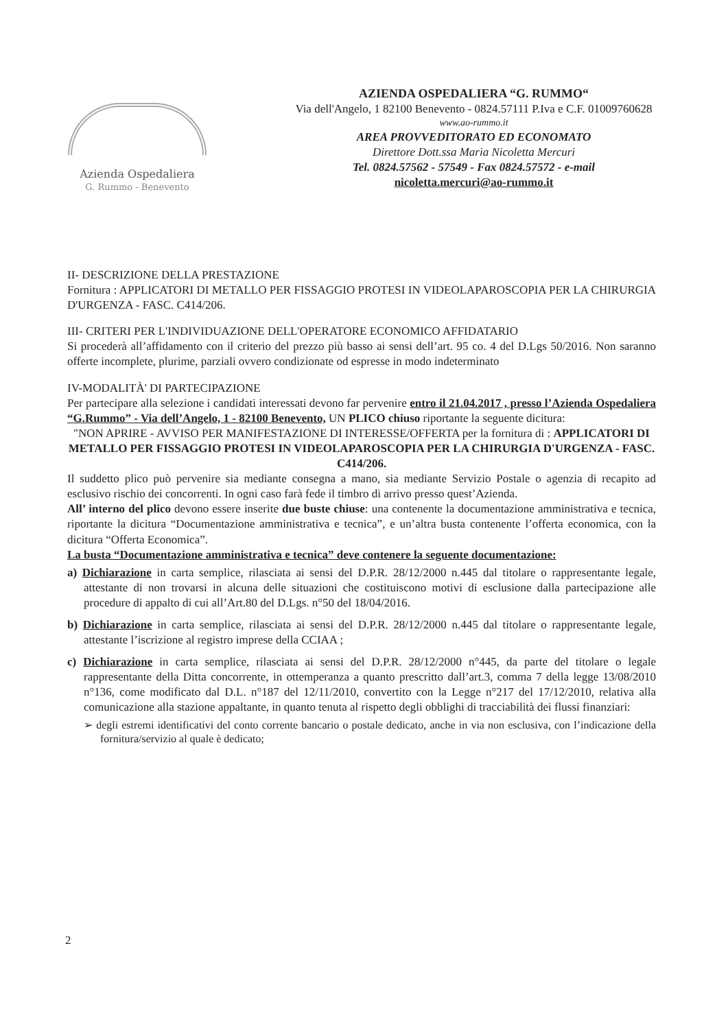Azienda Ospedaliera
G. Rummo - Benevento
AZIENDA OSPEDALIERA “G. RUMMO“
Via dell'Angelo, 1 82100 Benevento - 0824.57111 P.Iva e C.F. 01009760628
www.ao-rummo.it
AREA PROVVEDITORATO ED ECONOMATO
Direttore Dott.ssa Maria Nicoletta Mercuri
Tel. 0824.57562 - 57549 - Fax 0824.57572 - e-mail
nicoletta.mercuri@ao-rummo.it
II- DESCRIZIONE DELLA PRESTAZIONE
Fornitura : APPLICATORI DI METALLO PER FISSAGGIO PROTESI IN VIDEOLAPAROSCOPIA PER LA CHIRURGIA D'URGENZA - FASC. C414/206.
III- CRITERI PER L'INDIVIDUAZIONE DELL'OPERATORE ECONOMICO AFFIDATARIO
Si procederà all’affidamento con il criterio del prezzo più basso ai sensi dell’art. 95 co. 4 del D.Lgs 50/2016. Non saranno offerte incomplete, plurime, parziali ovvero condizionate od espresse in modo indeterminato
IV-MODALITÀ' DI PARTECIPAZIONE
Per partecipare alla selezione i candidati interessati devono far pervenire entro il 21.04.2017 , presso l’Azienda Ospedaliera “G.Rummo” - Via dell’Angelo, 1 - 82100 Benevento, UN PLICO chiuso riportante la seguente dicitura:
"NON APRIRE - AVVISO PER MANIFESTAZIONE DI INTERESSE/OFFERTA per la fornitura di : APPLICATORI DI METALLO PER FISSAGGIO PROTESI IN VIDEOLAPAROSCOPIA PER LA CHIRURGIA D'URGENZA - FASC. C414/206.
Il suddetto plico può pervenire sia mediante consegna a mano, sia mediante Servizio Postale o agenzia di recapito ad esclusivo rischio dei concorrenti. In ogni caso farà fede il timbro di arrivo presso quest’Azienda.
All’ interno del plico devono essere inserite due buste chiuse: una contenente la documentazione amministrativa e tecnica, riportante la dicitura “Documentazione amministrativa e tecnica”, e un’altra busta contenente l’offerta economica, con la dicitura “Offerta Economica”.
La busta “Documentazione amministrativa e tecnica” deve contenere la seguente documentazione:
a) Dichiarazione in carta semplice, rilasciata ai sensi del D.P.R. 28/12/2000 n.445 dal titolare o rappresentante legale, attestante di non trovarsi in alcuna delle situazioni che costituiscono motivi di esclusione dalla partecipazione alle procedure di appalto di cui all’Art.80 del D.Lgs. n°50 del 18/04/2016.
b) Dichiarazione in carta semplice, rilasciata ai sensi del D.P.R. 28/12/2000 n.445 dal titolare o rappresentante legale, attestante l’iscrizione al registro imprese della CCIAA ;
c) Dichiarazione in carta semplice, rilasciata ai sensi del D.P.R. 28/12/2000 n°445, da parte del titolare o legale rappresentante della Ditta concorrente, in ottemperanza a quanto prescritto dall’art.3, comma 7 della legge 13/08/2010 n°136, come modificato dal D.L. n°187 del 12/11/2010, convertito con la Legge n°217 del 17/12/2010, relativa alla comunicazione alla stazione appaltante, in quanto tenuta al rispetto degli obblighi di tracciabilità dei flussi finanziari:
➢ degli estremi identificativi del conto corrente bancario o postale dedicato, anche in via non esclusiva, con l’indicazione della fornitura/servizio al quale è dedicato;
2